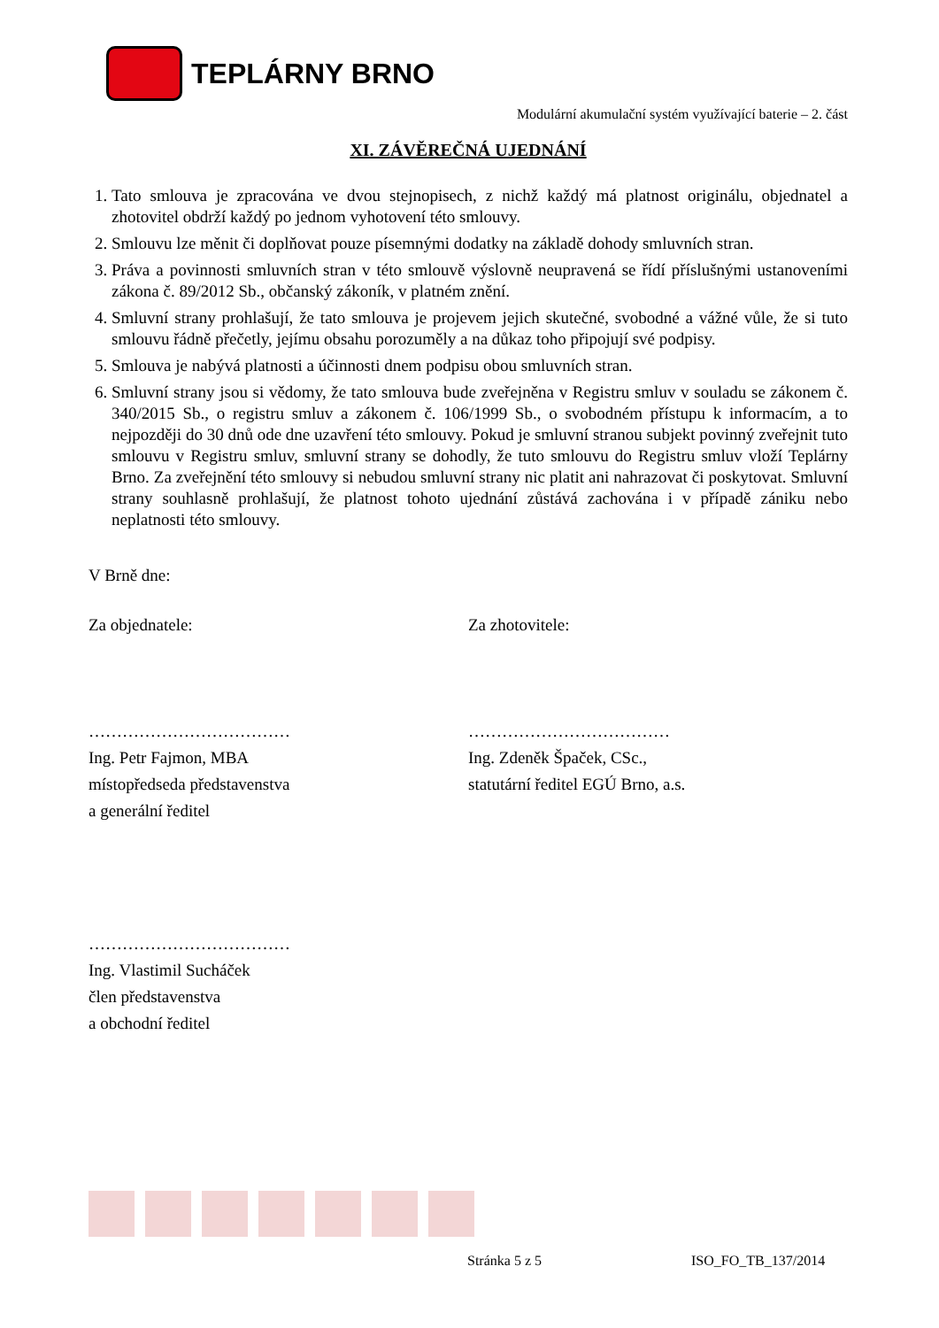TEPLÁRNY BRNO
Modulární akumulační systém využívající baterie – 2. část
XI. ZÁVĚREČNÁ UJEDNÁNÍ
1. Tato smlouva je zpracována ve dvou stejnopisech, z nichž každý má platnost originálu, objednatel a zhotovitel obdrží každý po jednom vyhotovení této smlouvy.
2. Smlouvu lze měnit či doplňovat pouze písemnými dodatky na základě dohody smluvních stran.
3. Práva a povinnosti smluvních stran v této smlouvě výslovně neupravená se řídí příslušnými ustanoveními zákona č. 89/2012 Sb., občanský zákoník, v platném znění.
4. Smluvní strany prohlašují, že tato smlouva je projevem jejich skutečné, svobodné a vážné vůle, že si tuto smlouvu řádně přečetly, jejímu obsahu porozuměly a na důkaz toho připojují své podpisy.
5. Smlouva je nabývá platnosti a účinnosti dnem podpisu obou smluvních stran.
6. Smluvní strany jsou si vědomy, že tato smlouva bude zveřejněna v Registru smluv v souladu se zákonem č. 340/2015 Sb., o registru smluv a zákonem č. 106/1999 Sb., o svobodném přístupu k informacím, a to nejpozději do 30 dnů ode dne uzavření této smlouvy. Pokud je smluvní stranou subjekt povinný zveřejnit tuto smlouvu v Registru smluv, smluvní strany se dohodly, že tuto smlouvu do Registru smluv vloží Teplárny Brno. Za zveřejnění této smlouvy si nebudou smluvní strany nic platit ani nahrazovat či poskytovat. Smluvní strany souhlasně prohlašují, že platnost tohoto ujednání zůstává zachována i v případě zániku nebo neplatnosti této smlouvy.
V Brně dne:
Za objednatele:
………………………………
Ing. Petr Fajmon, MBA
místopředseda představenstva
a generální ředitel
………………………………
Ing. Vlastimil Sucháček
člen představenstva
a obchodní ředitel
Za zhotovitele:
………………………………
Ing. Zdeněk Špaček, CSc.,
statutární ředitel EGÚ Brno, a.s.
Stránka 5 z 5 ISO_FO_TB_137/2014